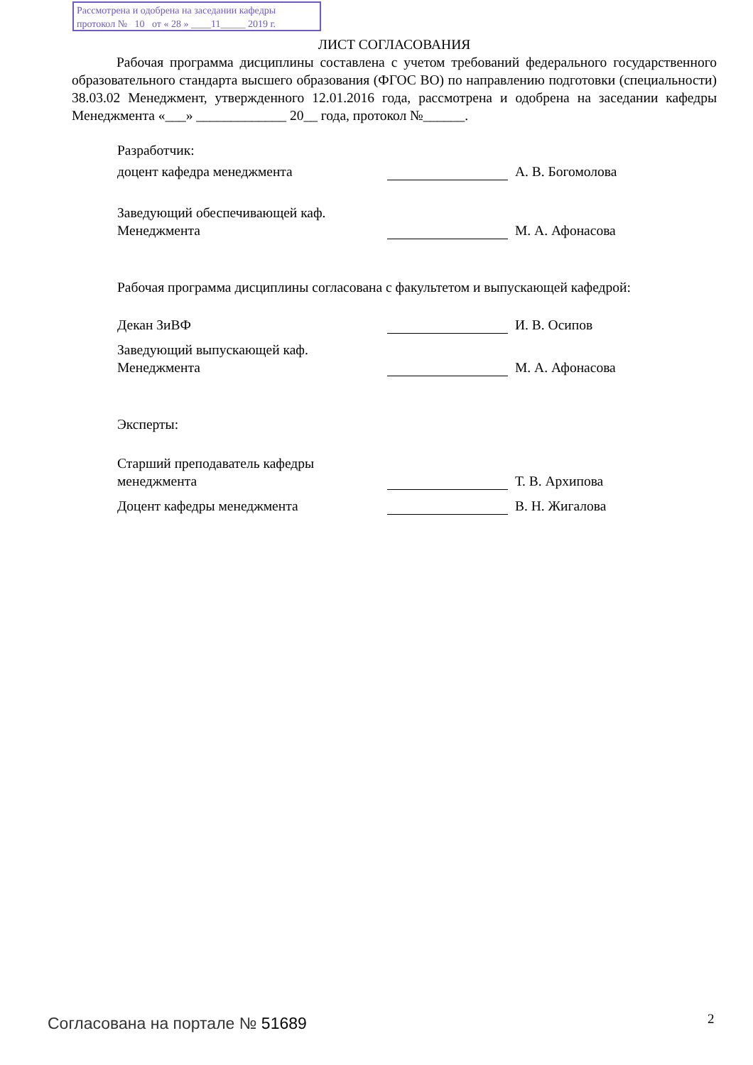Рассмотрена и одобрена на заседании кафедры
протокол № 10 от « 28 » ____11_____ 2019 г.
ЛИСТ СОГЛАСОВАНИЯ
Рабочая программа дисциплины составлена с учетом требований федерального государственного образовательного стандарта высшего образования (ФГОС ВО) по направлению подготовки (специальности) 38.03.02 Менеджмент, утвержденного 12.01.2016 года, рассмотрена и одобрена на заседании кафедры Менеджмента «___» _____________ 20__ года, протокол №______.
Разработчик:
доцент кафедра менеджмента
А. В. Богомолова
Заведующий обеспечивающей каф.
Менеджмента
М. А. Афонасова
Рабочая программа дисциплины согласована с факультетом и выпускающей кафедрой:
Декан ЗиВФ
И. В. Осипов
Заведующий выпускающей каф.
Менеджмента
М. А. Афонасова
Эксперты:
Старший преподаватель кафедры
менеджмента
Т. В. Архипова
Доцент кафедры менеджмента
В. Н. Жигалова
Согласована на портале № 51689 2